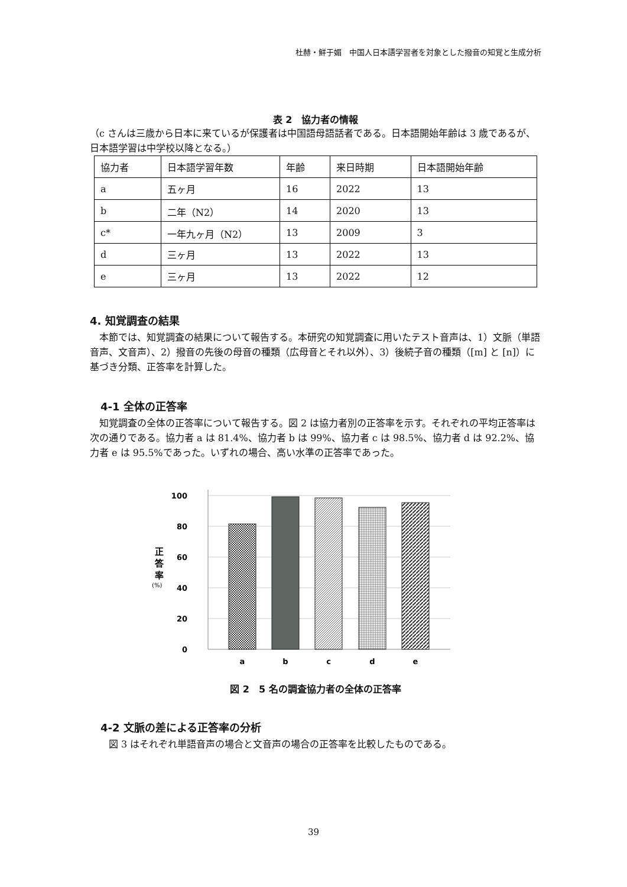杜赫・鮮于媚　中国人日本語学習者を対象とした撥音の知覚と生成分析
表 2　協力者の情報
（c さんは三歳から日本に来ているが保護者は中国語母語話者である。日本語開始年齢は 3 歳であるが、日本語学習は中学校以降となる。）
| 協力者 | 日本語学習年数 | 年齢 | 来日時期 | 日本語開始年齢 |
| a | 五ヶ月 | 16 | 2022 | 13 |
| b | 二年（N2） | 14 | 2020 | 13 |
| c* | 一年九ヶ月（N2） | 13 | 2009 | 3 |
| d | 三ヶ月 | 13 | 2022 | 13 |
| e | 三ヶ月 | 13 | 2022 | 12 |
4. 知覚調査の結果
本節では、知覚調査の結果について報告する。本研究の知覚調査に用いたテスト音声は、1）文脈（単語音声、文音声）、2）撥音の先後の母音の種類（広母音とそれ以外）、3）後続子音の種類（[m] と [n]）に基づき分類、正答率を計算した。
4-1 全体の正答率
知覚調査の全体の正答率について報告する。図 2 は協力者別の正答率を示す。それぞれの平均正答率は次の通りである。協力者 a は 81.4%、協力者 b は 99%、協力者 c は 98.5%、協力者 d は 92.2%、協力者 e は 95.5%であった。いずれの場合、高い水準の正答率であった。
100
80
60
40
20
0
正
答
率
(%)
a
b
c
d
e
図 2　5 名の調査協力者の全体の正答率
4-2 文脈の差による正答率の分析
図 3 はそれぞれ単語音声の場合と文音声の場合の正答率を比較したものである。
39